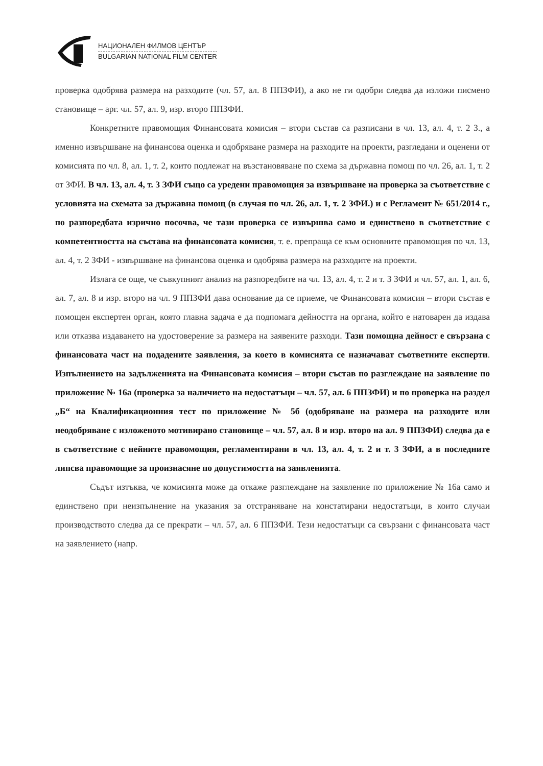НАЦИОНАЛЕН ФИЛМОВ ЦЕНТЪР
BULGARIAN NATIONAL FILM CENTER
проверка одобрява размера на разходите (чл. 57, ал. 8 ППЗФИ), а ако не ги одобри следва да изложи писмено становище – арг. чл. 57, ал. 9, изр. второ ППЗФИ.
Конкретните правомощия Финансовата комисия – втори състав са разписани в чл. 13, ал. 4, т. 2 З., а именно извършване на финансова оценка и одобряване размера на разходите на проекти, разгледани и оценени от комисията по чл. 8, ал. 1, т. 2, които подлежат на възстановяване по схема за държавна помощ по чл. 26, ал. 1, т. 2 от ЗФИ. В чл. 13, ал. 4, т. 3 ЗФИ също са уредени правомощия за извършване на проверка за съответствие с условията на схемата за държавна помощ (в случая по чл. 26, ал. 1, т. 2 ЗФИ.) и с Регламент № 651/2014 г., по разпоредбата изрично посочва, че тази проверка се извършва само и единствено в съответствие с компетентността на състава на финансовата комисия, т. е. препраща се към основните правомощия по чл. 13, ал. 4, т. 2 ЗФИ - извършване на финансова оценка и одобрява размера на разходите на проекти.
Излага се още, че съвкупният анализ на разпоредбите на чл. 13, ал. 4, т. 2 и т. 3 ЗФИ и чл. 57, ал. 1, ал. 6, ал. 7, ал. 8 и изр. второ на чл. 9 ППЗФИ дава основание да се приеме, че Финансовата комисия – втори състав е помощен експертен орган, която главна задача е да подпомага дейността на органа, който е натоварен да издава или отказва издаването на удостоверение за размера на заявените разходи. Тази помощна дейност е свързана с финансовата част на подадените заявления, за което в комисията се назначават съответните експерти. Изпълнението на задълженията на Финансовата комисия – втори състав по разглеждане на заявление по приложение № 16а (проверка за наличието на недостатъци – чл. 57, ал. 6 ППЗФИ) и по проверка на раздел „Б“ на Квалификационния тест по приложение № 5б (одобряване на размера на разходите или неодобряване с изложеното мотивирано становище – чл. 57, ал. 8 и изр. второ на ал. 9 ППЗФИ) следва да е в съответствие с нейните правомощия, регламентирани в чл. 13, ал. 4, т. 2 и т. 3 ЗФИ, а в последните липсва правомощие за произнасяне по допустимостта на заявленията.
Съдът изтъква, че комисията може да откаже разглеждане на заявление по приложение № 16а само и единствено при неизпълнение на указания за отстраняване на констатирани недостатъци, в които случаи производството следва да се прекрати – чл. 57, ал. 6 ППЗФИ. Тези недостатъци са свързани с финансовата част на заявлението (напр.